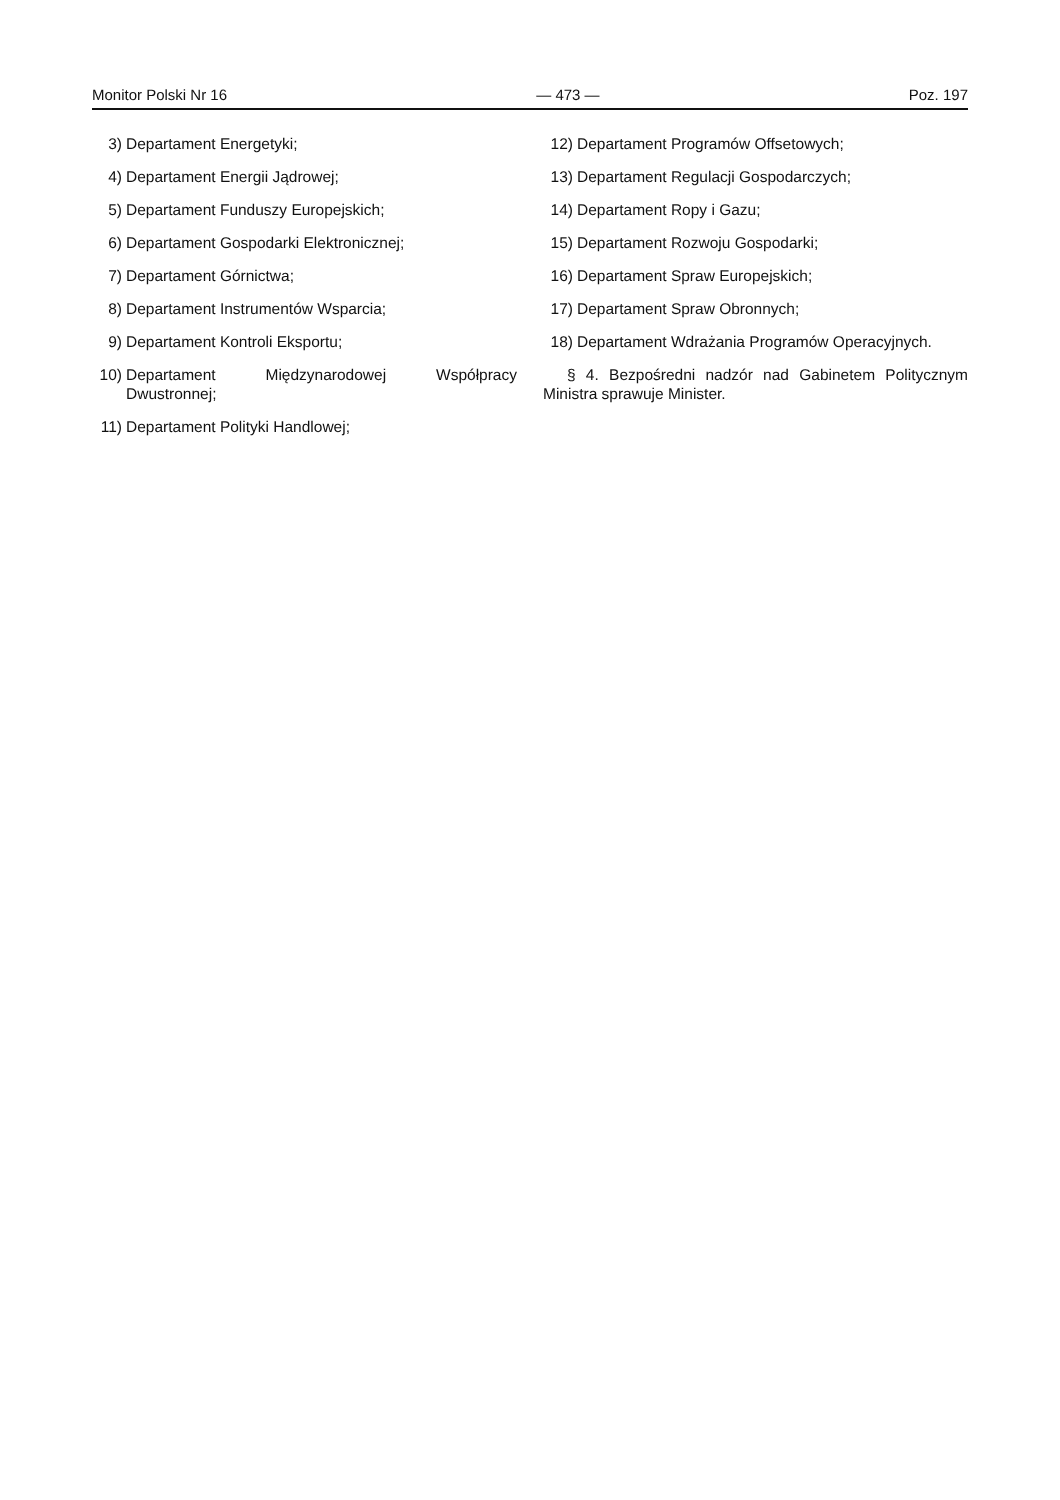Monitor Polski Nr 16 — 473 — Poz. 197
3) Departament Energetyki;
4) Departament Energii Jądrowej;
5) Departament Funduszy Europejskich;
6) Departament Gospodarki Elektronicznej;
7) Departament Górnictwa;
8) Departament Instrumentów Wsparcia;
9) Departament Kontroli Eksportu;
10) Departament Międzynarodowej Współpracy Dwustronnej;
11) Departament Polityki Handlowej;
12) Departament Programów Offsetowych;
13) Departament Regulacji Gospodarczych;
14) Departament Ropy i Gazu;
15) Departament Rozwoju Gospodarki;
16) Departament Spraw Europejskich;
17) Departament Spraw Obronnych;
18) Departament Wdrażania Programów Operacyjnych.
§ 4. Bezpośredni nadzór nad Gabinetem Politycznym Ministra sprawuje Minister.